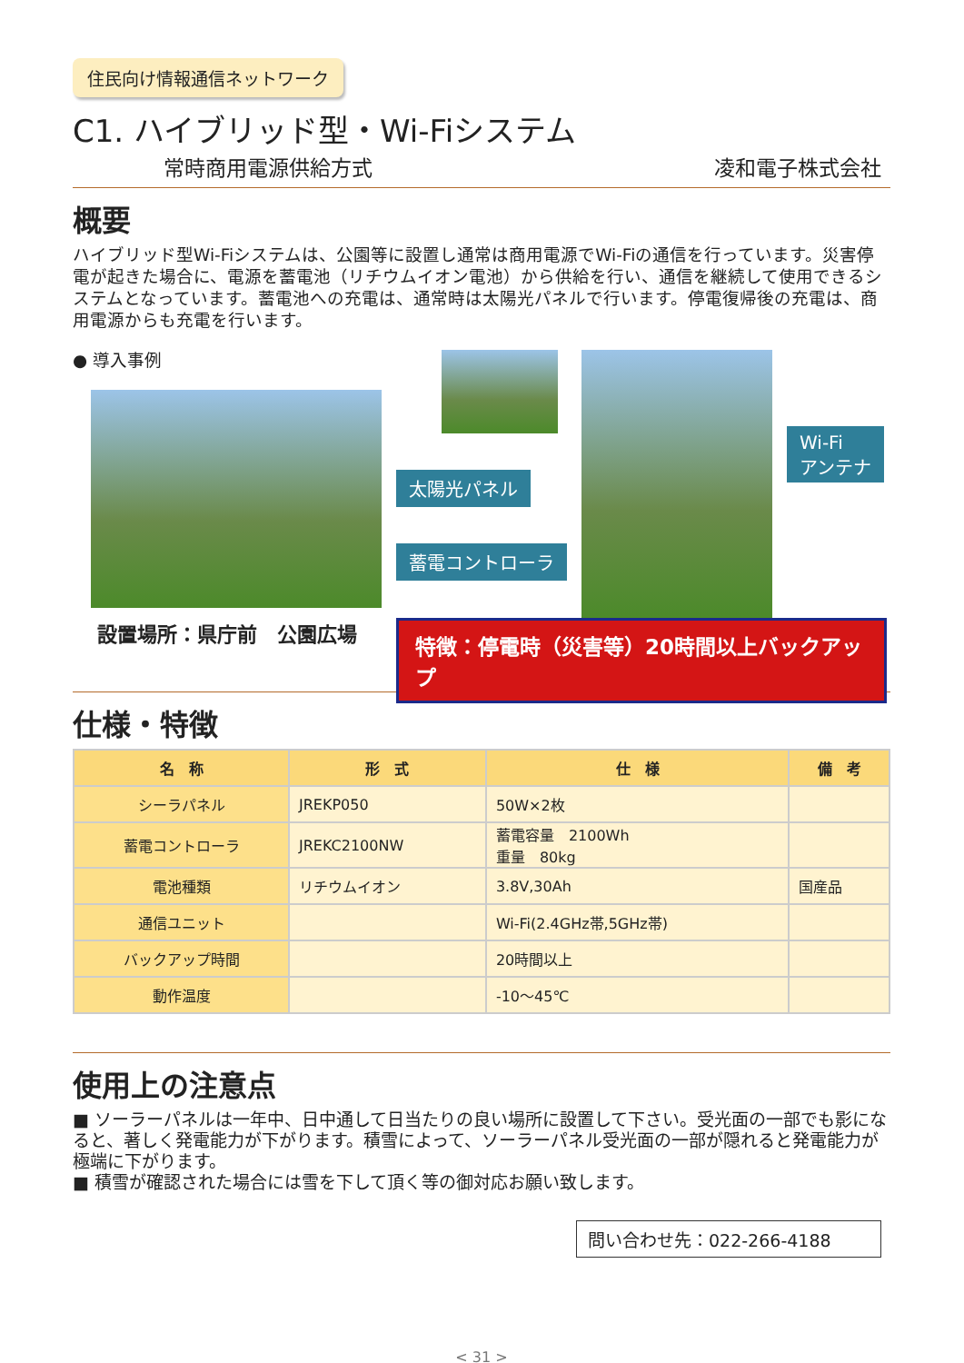住民向け情報通信ネットワーク
C1. ハイブリッド型・Wi-Fiシステム
常時商用電源供給方式 凌和電子株式会社
概要
ハイブリッド型Wi-Fiシステムは、公園等に設置し通常は商用電源でWi-Fiの通信を行っています。災害停電が起きた場合に、電源を蓄電池（リチウムイオン電池）から供給を行い、通信を継続して使用できるシステムとなっています。蓄電池への充電は、通常時は太陽光パネルで行います。停電復帰後の充電は、商用電源からも充電を行います。
● 導入事例
設置場所：県庁前　公園広場
太陽光パネル
蓄電コントローラ
Wi-Fi
アンテナ
特徴：停電時（災害等）20時間以上バックアップ
仕様・特徴
| 名 称 | 形 式 | 仕 様 | 備 考 |
| --- | --- | --- | --- |
| シーラパネル | JREKP050 | 50W×2枚 | |
| 蓄電コントローラ | JREKC2100NW | 蓄電容量 2100Wh 重量 80kg | |
| 電池種類 | リチウムイオン | 3.8V,30Ah | 国産品 |
| 通信ユニット | | Wi-Fi(2.4GHz帯,5GHz帯) | |
| バックアップ時間 | | 20時間以上 | |
| 動作温度 | | -10～45℃ | |
使用上の注意点
■ ソーラーパネルは一年中、日中通して日当たりの良い場所に設置して下さい。受光面の一部でも影になると、著しく発電能力が下がります。積雪によって、ソーラーパネル受光面の一部が隠れると発電能力が極端に下がります。
■ 積雪が確認された場合には雪を下して頂く等の御対応お願い致します。
問い合わせ先：022-266-4188
< 31 >